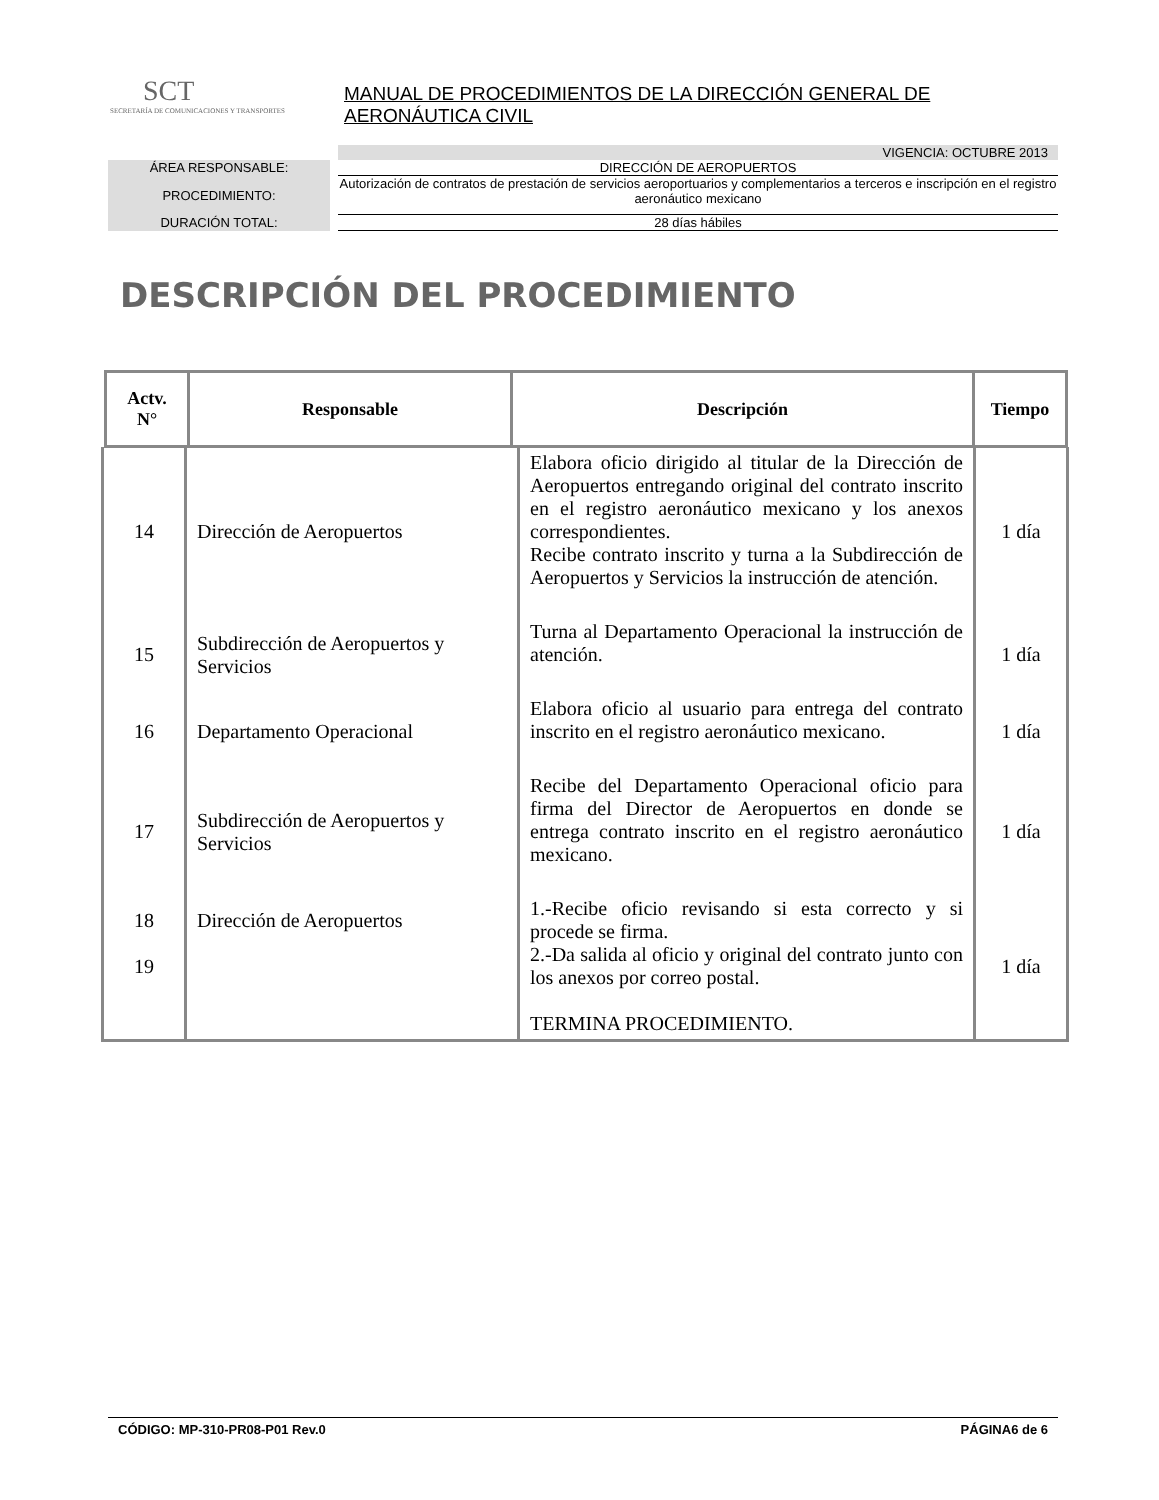SCT
SECRETARÍA DE COMUNICACIONES Y TRANSPORTES
MANUAL DE PROCEDIMIENTOS DE LA DIRECCIÓN GENERAL DE AERONÁUTICA CIVIL
VIGENCIA: OCTUBRE 2013
ÁREA RESPONSABLE: DIRECCIÓN DE AEROPUERTOS
PROCEDIMIENTO:
Autorización de contratos de prestación de servicios aeroportuarios y complementarios a terceros e inscripción en el registro aeronáutico mexicano
DURACIÓN TOTAL: 28 días hábiles
DESCRIPCIÓN DEL PROCEDIMIENTO
| Actv. N° | Responsable | Descripción | Tiempo |
| --- | --- | --- | --- |
| 14 | Dirección de Aeropuertos | Elabora oficio dirigido al titular de la Dirección de Aeropuertos entregando original del contrato inscrito en el registro aeronáutico mexicano y los anexos correspondientes. Recibe contrato inscrito y turna a la Subdirección de Aeropuertos y Servicios la instrucción de atención. | 1 día |
| 15 | Subdirección de Aeropuertos y Servicios | Turna al Departamento Operacional la instrucción de atención. | 1 día |
| 16 | Departamento Operacional | Elabora oficio al usuario para entrega del contrato inscrito en el registro aeronáutico mexicano. | 1 día |
| 17 | Subdirección de Aeropuertos y Servicios | Recibe del Departamento Operacional oficio para firma del Director de Aeropuertos en donde se entrega contrato inscrito en el registro aeronáutico mexicano. | 1 día |
| 18 19 | Dirección de Aeropuertos | 1.-Recibe oficio revisando si esta correcto y si procede se firma. 2.-Da salida al oficio y original del contrato junto con los anexos por correo postal. TERMINA PROCEDIMIENTO. | 1 día |
CÓDIGO: MP-310-PR08-P01 Rev.0 PÁGINA6 de 6